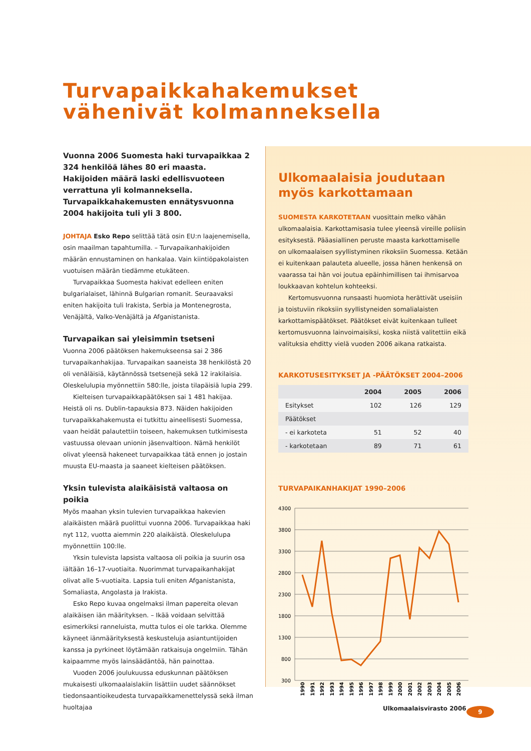Turvapaikkahakemukset
vähenivät kolmanneksella
Vuonna 2006 Suomesta haki turvapaikkaa 2 324 henkilöä lähes 80 eri maasta. Hakijoiden määrä laski edellisvuoteen verrattuna yli kolmanneksella. Turvapaikkahakemusten ennätysvuonna 2004 hakijoita tuli yli 3 800.
JOHTAJA Esko Repo selittää tätä osin EU:n laajenemisella, osin maailman tapahtumilla. – Turvapaikanhakijoiden määrän ennustaminen on hankalaa. Vain kiintiöpakolaisten vuotuisen määrän tiedämme etukäteen.
Turvapaikkaa Suomesta hakivat edelleen eniten bulgarialaiset, lähinnä Bulgarian romanit. Seuraavaksi eniten hakijoita tuli Irakista, Serbia ja Montenegrosta, Venäjältä, Valko-Venäjältä ja Afganistanista.
Turvapaikan sai yleisimmin tsetseni
Vuonna 2006 päätöksen hakemukseensa sai 2 386 turvapaikanhakijaa. Turvapaikan saaneista 38 henkilöstä 20 oli venäläisiä, käytännössä tsetsenejä sekä 12 irakilaisia. Oleskelulupia myönnettiin 580:lle, joista tilapäisiä lupia 299.
Kielteisen turvapaikkapäätöksen sai 1 481 hakijaa. Heistä oli ns. Dublin-tapauksia 873. Näiden hakijoiden turvapaikkahakemusta ei tutkittu aineellisesti Suomessa, vaan heidät palautettiin toiseen, hakemuksen tutkimisesta vastuussa olevaan unionin jäsenvaltioon. Nämä henkilöt olivat yleensä hakeneet turvapaikkaa tätä ennen jo jostain muusta EU-maasta ja saaneet kielteisen päätöksen.
Yksin tulevista alaikäisistä valtaosa on poikia
Myös maahan yksin tulevien turvapaikkaa hakevien alaikäisten määrä puolittui vuonna 2006. Turvapaikkaa haki nyt 112, vuotta aiemmin 220 alaikäistä. Oleskelulupa myönnettiin 100:lle.
Yksin tulevista lapsista valtaosa oli poikia ja suurin osa iältään 16–17-vuotiaita. Nuorimmat turvapaikanhakijat olivat alle 5-vuotiaita. Lapsia tuli eniten Afganistanista, Somaliasta, Angolasta ja Irakista.
Esko Repo kuvaa ongelmaksi ilman papereita olevan alaikäisen iän määrityksen. – Ikää voidaan selvittää esimerkiksi ranneluista, mutta tulos ei ole tarkka. Olemme käyneet iänmäärityksestä keskusteluja asiantuntijoiden kanssa ja pyrkineet löytämään ratkaisuja ongelmiin. Tähän kaipaamme myös lainsäädäntöä, hän painottaa.
Vuoden 2006 joulukuussa eduskunnan päätöksen mukaisesti ulkomaalaislakiin lisättiin uudet säännökset tiedonsaantioikeudesta turvapaikkamenettelyssä sekä ilman huoltajaa
Ulkomaalaisia joudutaan myös karkottamaan
SUOMESTA KARKOTETAAN vuosittain melko vähän ulkomaalaisia. Karkottamisasia tulee yleensä vireille poliisin esityksestä. Pääasiallinen peruste maasta karkottamiselle on ulkomaalaisen syyllistyminen rikoksiin Suomessa. Ketään ei kuitenkaan palauteta alueelle, jossa hänen henkensä on vaarassa tai hän voi joutua epäinhimillisen tai ihmisarvoa loukkaavan kohtelun kohteeksi.
Kertomusvuonna runsaasti huomiota herättivät useisiin ja toistuviin rikoksiin syyllistyneiden somalialaisten karkottamispäätökset. Päätökset eivät kuitenkaan tulleet kertomusvuonna lainvoimaisiksi, koska niistä valitettiin eikä valituksia ehditty vielä vuoden 2006 aikana ratkaista.
KARKOTUSESITYKSET JA -PÄÄTÖKSET 2004–2006
| | 2004 | 2005 | 2006 |
| --- | --- | --- | --- |
| Esitykset | 102 | 126 | 129 |
| Päätökset | | | |
| - ei karkoteta | 51 | 52 | 40 |
| - karkotetaan | 89 | 71 | 61 |
TURVAPAIKANHAKIJAT 1990–2006
4300
3800
3300
2800
2300
1800
1300
800
300
1990
1991
1992
1993
1994
1995
1996
1997
1998
1999
2000
2001
2002
2003
2004
2005
2006
Ulkomaalaisvirasto 2006 9